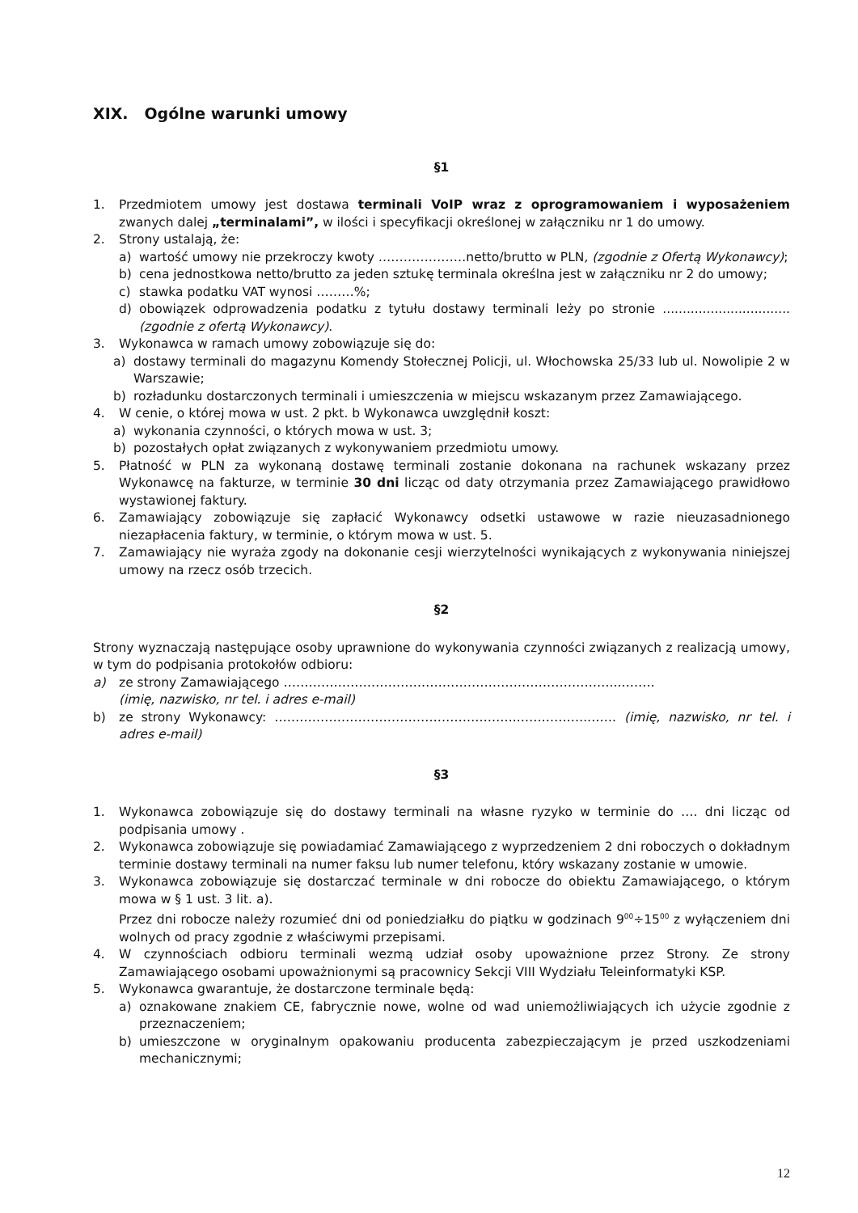XIX. Ogólne warunki umowy
§1
1. Przedmiotem umowy jest dostawa terminali VoIP wraz z oprogramowaniem i wyposażeniem zwanych dalej „terminalami”, w ilości i specyfikacji określonej w załączniku nr 1 do umowy.
2. Strony ustalają, że:
a) wartość umowy nie przekroczy kwoty …………………netto/brutto w PLN, (zgodnie z Ofertą Wykonawcy);
b) cena jednostkowa netto/brutto za jeden sztukę terminala określna jest w załączniku nr 2 do umowy;
c) stawka podatku VAT wynosi ………%;
d) obowiązek odprowadzenia podatku z tytułu dostawy terminali leży po stronie ................................ (zgodnie z ofertą Wykonawcy).
3. Wykonawca w ramach umowy zobowiązuje się do:
a) dostawy terminali do magazynu Komendy Stołecznej Policji, ul. Włochowska 25/33 lub ul. Nowolipie 2 w Warszawie;
b) rozładunku dostarczonych terminali i umieszczenia w miejscu wskazanym przez Zamawiającego.
4. W cenie, o której mowa w ust. 2 pkt. b Wykonawca uwzględnił koszt:
a) wykonania czynności, o których mowa w ust. 3;
b) pozostałych opłat związanych z wykonywaniem przedmiotu umowy.
5. Płatność w PLN za wykonaną dostawę terminali zostanie dokonana na rachunek wskazany przez Wykonawcę na fakturze, w terminie 30 dni licząc od daty otrzymania przez Zamawiającego prawidłowo wystawionej faktury.
6. Zamawiający zobowiązuje się zapłacić Wykonawcy odsetki ustawowe w razie nieuzasadnionego niezapłacenia faktury, w terminie, o którym mowa w ust. 5.
7. Zamawiający nie wyraża zgody na dokonanie cesji wierzytelności wynikających z wykonywania niniejszej umowy na rzecz osób trzecich.
§2
Strony wyznaczają następujące osoby uprawnione do wykonywania czynności związanych z realizacją umowy, w tym do podpisania protokołów odbioru:
a) ze strony Zamawiającego ……………………………………………………………………..………
(imię, nazwisko, nr tel. i adres e-mail)
b) ze strony Wykonawcy: …………………………………………………..…………….……. (imię, nazwisko, nr tel. i adres e-mail)
§3
1. Wykonawca zobowiązuje się do dostawy terminali na własne ryzyko w terminie do …. dni licząc od podpisania umowy .
2. Wykonawca zobowiązuje się powiadamiać Zamawiającego z wyprzedzeniem 2 dni roboczych o dokładnym terminie dostawy terminali na numer faksu lub numer telefonu, który wskazany zostanie w umowie.
3. Wykonawca zobowiązuje się dostarczać terminale w dni robocze do obiektu Zamawiającego, o którym mowa w § 1 ust. 3 lit. a).
Przez dni robocze należy rozumieć dni od poniedziałku do piątku w godzinach 9<sup>00</sup>÷15<sup>00</sup> z wyłączeniem dni wolnych od pracy zgodnie z właściwymi przepisami.
4. W czynnościach odbioru terminali wezmą udział osoby upoważnione przez Strony. Ze strony Zamawiającego osobami upoważnionymi są pracownicy Sekcji VIII Wydziału Teleinformatyki KSP.
5. Wykonawca gwarantuje, że dostarczone terminale będą:
a) oznakowane znakiem CE, fabrycznie nowe, wolne od wad uniemożliwiających ich użycie zgodnie z przeznaczeniem;
b) umieszczone w oryginalnym opakowaniu producenta zabezpieczającym je przed uszkodzeniami mechanicznymi;
12